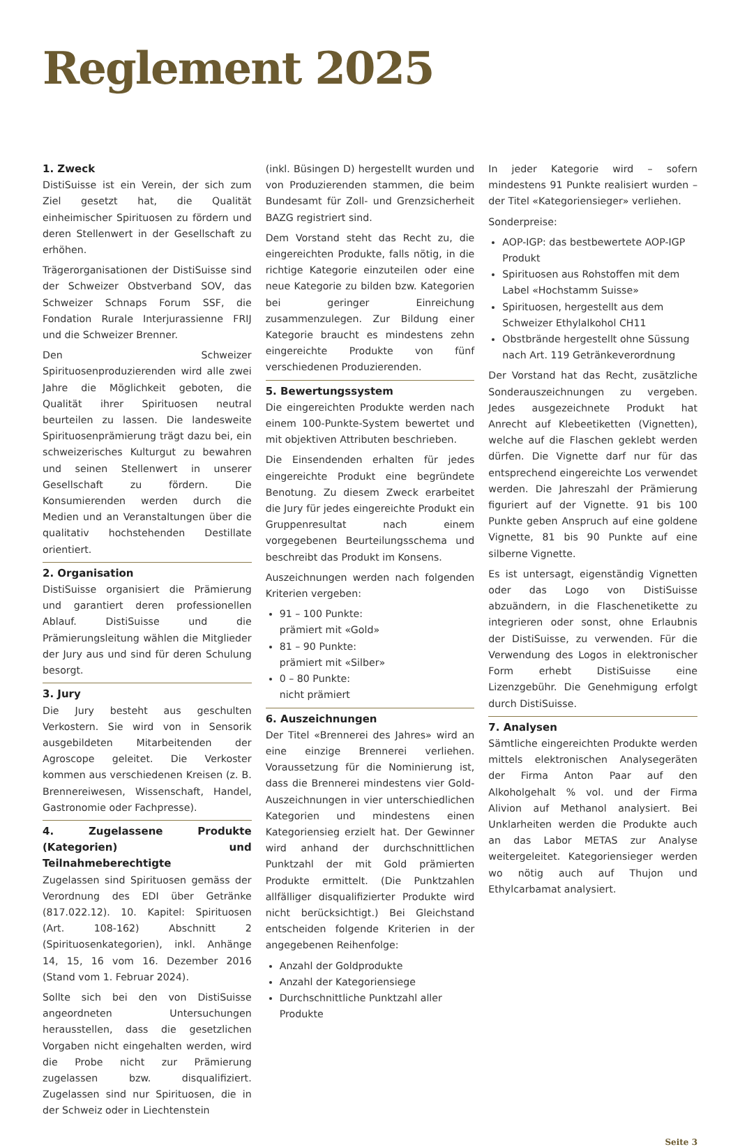Reglement 2025
1. Zweck
DistiSuisse ist ein Verein, der sich zum Ziel gesetzt hat, die Qualität einheimischer Spirituosen zu fördern und deren Stellenwert in der Gesellschaft zu erhöhen.
Trägerorganisationen der DistiSuisse sind der Schweizer Obstverband SOV, das Schweizer Schnaps Forum SSF, die Fondation Rurale Interjurassienne FRIJ und die Schweizer Brenner.
Den Schweizer Spirituosenproduzierenden wird alle zwei Jahre die Möglichkeit geboten, die Qualität ihrer Spirituosen neutral beurteilen zu lassen. Die landesweite Spirituosenprämierung trägt dazu bei, ein schweizerisches Kulturgut zu bewahren und seinen Stellenwert in unserer Gesellschaft zu fördern. Die Konsumierenden werden durch die Medien und an Veranstaltungen über die qualitativ hochstehenden Destillate orientiert.
2. Organisation
DistiSuisse organisiert die Prämierung und garantiert deren professionellen Ablauf. DistiSuisse und die Prämierungsleitung wählen die Mitglieder der Jury aus und sind für deren Schulung besorgt.
3. Jury
Die Jury besteht aus geschulten Verkostern. Sie wird von in Sensorik ausgebildeten Mitarbeitenden der Agroscope geleitet. Die Verkoster kommen aus verschiedenen Kreisen (z. B. Brennereiwesen, Wissenschaft, Handel, Gastronomie oder Fachpresse).
4. Zugelassene Produkte (Kategorien) und Teilnahmeberechtigte
Zugelassen sind Spirituosen gemäss der Verordnung des EDI über Getränke (817.022.12). 10. Kapitel: Spirituosen (Art. 108-162) Abschnitt 2 (Spirituosenkategorien), inkl. Anhänge 14, 15, 16 vom 16. Dezember 2016 (Stand vom 1. Februar 2024).
Sollte sich bei den von DistiSuisse angeordneten Untersuchungen herausstellen, dass die gesetzlichen Vorgaben nicht eingehalten werden, wird die Probe nicht zur Prämierung zugelassen bzw. disqualifiziert. Zugelassen sind nur Spirituosen, die in der Schweiz oder in Liechtenstein
(inkl. Büsingen D) hergestellt wurden und von Produzierenden stammen, die beim Bundesamt für Zoll- und Grenzsicherheit BAZG registriert sind.
Dem Vorstand steht das Recht zu, die eingereichten Produkte, falls nötig, in die richtige Kategorie einzuteilen oder eine neue Kategorie zu bilden bzw. Kategorien bei geringer Einreichung zusammenzulegen. Zur Bildung einer Kategorie braucht es mindestens zehn eingereichte Produkte von fünf verschiedenen Produzierenden.
5. Bewertungssystem
Die eingereichten Produkte werden nach einem 100-Punkte-System bewertet und mit objektiven Attributen beschrieben.
Die Einsendenden erhalten für jedes eingereichte Produkt eine begründete Benotung. Zu diesem Zweck erarbeitet die Jury für jedes eingereichte Produkt ein Gruppenresultat nach einem vorgegebenen Beurteilungsschema und beschreibt das Produkt im Konsens.
Auszeichnungen werden nach folgenden Kriterien vergeben:
91 – 100 Punkte:
prämiert mit «Gold»
81 – 90 Punkte:
prämiert mit «Silber»
0 – 80 Punkte:
nicht prämiert
6. Auszeichnungen
Der Titel «Brennerei des Jahres» wird an eine einzige Brennerei verliehen. Voraussetzung für die Nominierung ist, dass die Brennerei mindestens vier Gold-Auszeichnungen in vier unterschiedlichen Kategorien und mindestens einen Kategoriensieg erzielt hat. Der Gewinner wird anhand der durchschnittlichen Punktzahl der mit Gold prämierten Produkte ermittelt. (Die Punktzahlen allfälliger disqualifizierter Produkte wird nicht berücksichtigt.) Bei Gleichstand entscheiden folgende Kriterien in der angegebenen Reihenfolge:
Anzahl der Goldprodukte
Anzahl der Kategoriensiege
Durchschnittliche Punktzahl aller Produkte
In jeder Kategorie wird – sofern mindestens 91 Punkte realisiert wurden – der Titel «Kategoriensieger» verliehen.
Sonderpreise:
AOP-IGP: das bestbewertete AOP-IGP Produkt
Spirituosen aus Rohstoffen mit dem Label «Hochstamm Suisse»
Spirituosen, hergestellt aus dem Schweizer Ethylalkohol CH11
Obstbrände hergestellt ohne Süssung nach Art. 119 Getränkeverordnung
Der Vorstand hat das Recht, zusätzliche Sonderauszeichnungen zu vergeben. Jedes ausgezeichnete Produkt hat Anrecht auf Klebeetiketten (Vignetten), welche auf die Flaschen geklebt werden dürfen. Die Vignette darf nur für das entsprechend eingereichte Los verwendet werden. Die Jahreszahl der Prämierung figuriert auf der Vignette. 91 bis 100 Punkte geben Anspruch auf eine goldene Vignette, 81 bis 90 Punkte auf eine silberne Vignette.
Es ist untersagt, eigenständig Vignetten oder das Logo von DistiSuisse abzuändern, in die Flaschenetikette zu integrieren oder sonst, ohne Erlaubnis der DistiSuisse, zu verwenden. Für die Verwendung des Logos in elektronischer Form erhebt DistiSuisse eine Lizenzgebühr. Die Genehmigung erfolgt durch DistiSuisse.
7. Analysen
Sämtliche eingereichten Produkte werden mittels elektronischen Analysegeräten der Firma Anton Paar auf den Alkoholgehalt % vol. und der Firma Alivion auf Methanol analysiert. Bei Unklarheiten werden die Produkte auch an das Labor METAS zur Analyse weitergeleitet. Kategoriensieger werden wo nötig auch auf Thujon und Ethylcarbamat analysiert.
Seite 3